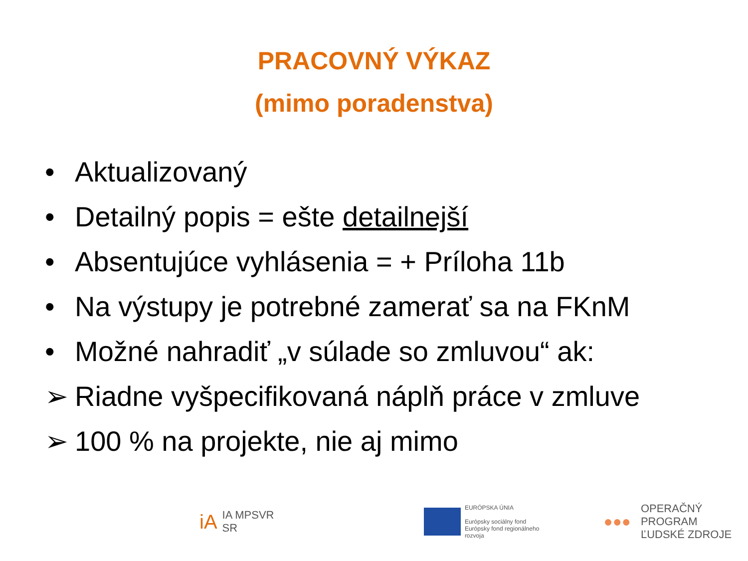PRACOVNÝ VÝKAZ
(mimo poradenstva)
• Aktualizovaný
• Detailný popis = ešte detailnejší
• Absentujúce vyhlásenia = + Príloha 11b
• Na výstupy je potrebné zamerať sa na FKnM
• Možné nahradiť „v súlade so zmluvou“ ak:
➢ Riadne vyšpecifikovaná náplň práce v zmluve
➢ 100 % na projekte, nie aj mimo
iA
IA MPSVR SR
EURÓPSKA ÚNIA
Európsky sociálny fond
Európsky fond regionálneho rozvoja
●●●
OPERAČNÝ PROGRAM
ĽUDSKÉ ZDROJE